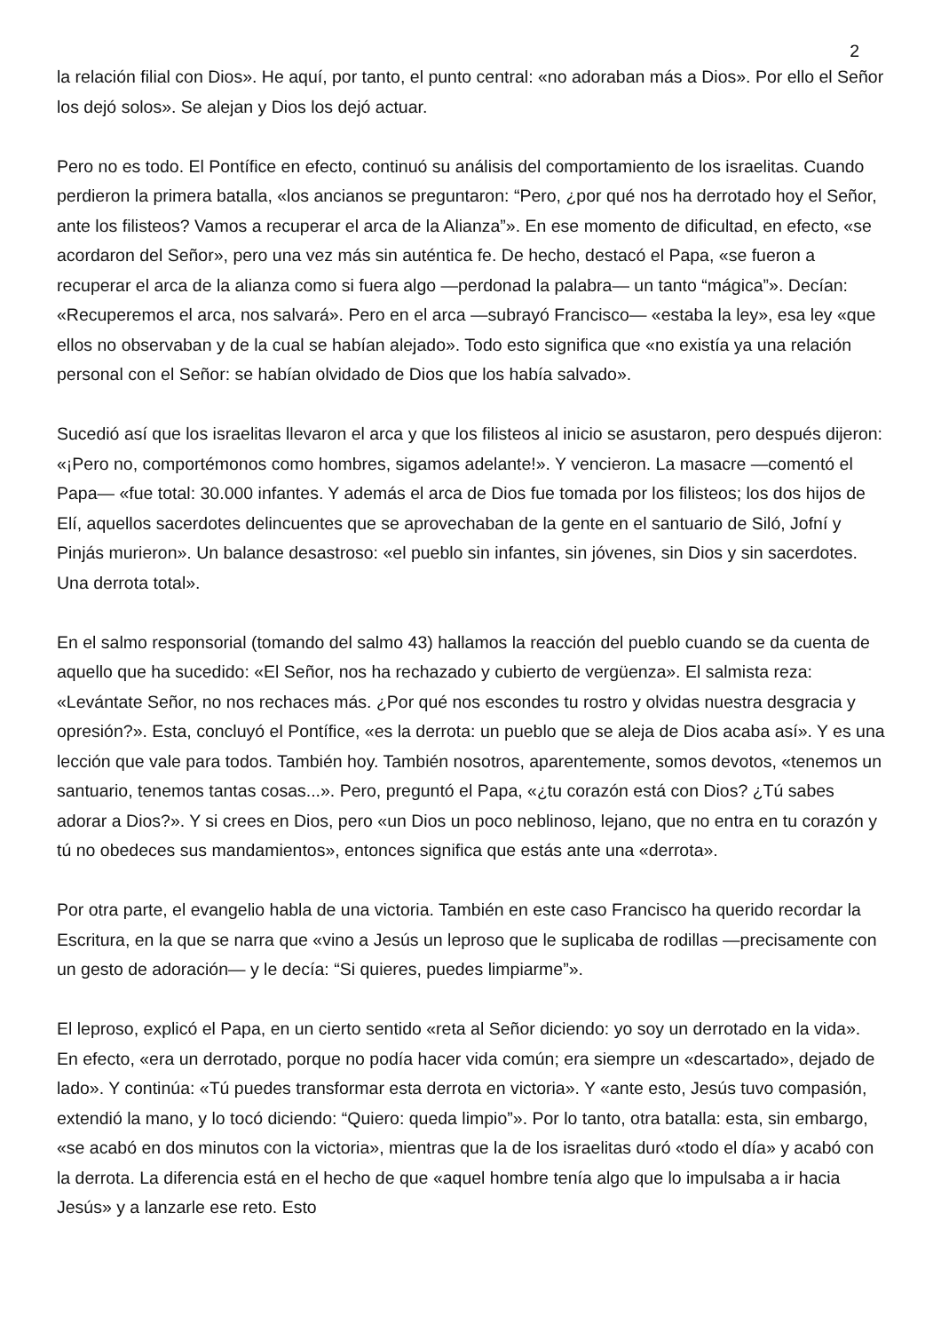2
la relación filial con Dios». He aquí, por tanto, el punto central: «no adoraban más a Dios». Por ello el Señor los dejó solos». Se alejan y Dios los dejó actuar.
Pero no es todo. El Pontífice en efecto, continuó su análisis del comportamiento de los israelitas. Cuando perdieron la primera batalla, «los ancianos se preguntaron: “Pero, ¿por qué nos ha derrotado hoy el Señor, ante los filisteos? Vamos a recuperar el arca de la Alianza”». En ese momento de dificultad, en efecto, «se acordaron del Señor», pero una vez más sin auténtica fe. De hecho, destacó el Papa, «se fueron a recuperar el arca de la alianza como si fuera algo —perdonad la palabra— un tanto “mágica”». Decían: «Recuperemos el arca, nos salvará». Pero en el arca —subrayó Francisco— «estaba la ley», esa ley «que ellos no observaban y de la cual se habían alejado». Todo esto significa que «no existía ya una relación personal con el Señor: se habían olvidado de Dios que los había salvado».
Sucedió así que los israelitas llevaron el arca y que los filisteos al inicio se asustaron, pero después dijeron: «¡Pero no, comportémonos como hombres, sigamos adelante!». Y vencieron. La masacre —comentó el Papa— «fue total: 30.000 infantes. Y además el arca de Dios fue tomada por los filisteos; los dos hijos de Elí, aquellos sacerdotes delincuentes que se aprovechaban de la gente en el santuario de Siló, Jofní y Pinjás murieron». Un balance desastroso: «el pueblo sin infantes, sin jóvenes, sin Dios y sin sacerdotes. Una derrota total».
En el salmo responsorial (tomando del salmo 43) hallamos la reacción del pueblo cuando se da cuenta de aquello que ha sucedido: «El Señor, nos ha rechazado y cubierto de vergüenza». El salmista reza: «Levántate Señor, no nos rechaces más. ¿Por qué nos escondes tu rostro y olvidas nuestra desgracia y opresión?». Esta, concluyó el Pontífice, «es la derrota: un pueblo que se aleja de Dios acaba así». Y es una lección que vale para todos. También hoy. También nosotros, aparentemente, somos devotos, «tenemos un santuario, tenemos tantas cosas...». Pero, preguntó el Papa, «¿tu corazón está con Dios? ¿Tú sabes adorar a Dios?». Y si crees en Dios, pero «un Dios un poco neblinoso, lejano, que no entra en tu corazón y tú no obedeces sus mandamientos», entonces significa que estás ante una «derrota».
Por otra parte, el evangelio habla de una victoria. También en este caso Francisco ha querido recordar la Escritura, en la que se narra que «vino a Jesús un leproso que le suplicaba de rodillas —precisamente con un gesto de adoración— y le decía: “Si quieres, puedes limpiarme”».
El leproso, explicó el Papa, en un cierto sentido «reta al Señor diciendo: yo soy un derrotado en la vida». En efecto, «era un derrotado, porque no podía hacer vida común; era siempre un «descartado», dejado de lado». Y continúa: «Tú puedes transformar esta derrota en victoria». Y «ante esto, Jesús tuvo compasión, extendió la mano, y lo tocó diciendo: “Quiero: queda limpio”». Por lo tanto, otra batalla: esta, sin embargo, «se acabó en dos minutos con la victoria», mientras que la de los israelitas duró «todo el día» y acabó con la derrota. La diferencia está en el hecho de que «aquel hombre tenía algo que lo impulsaba a ir hacia Jesús» y a lanzarle ese reto. Esto